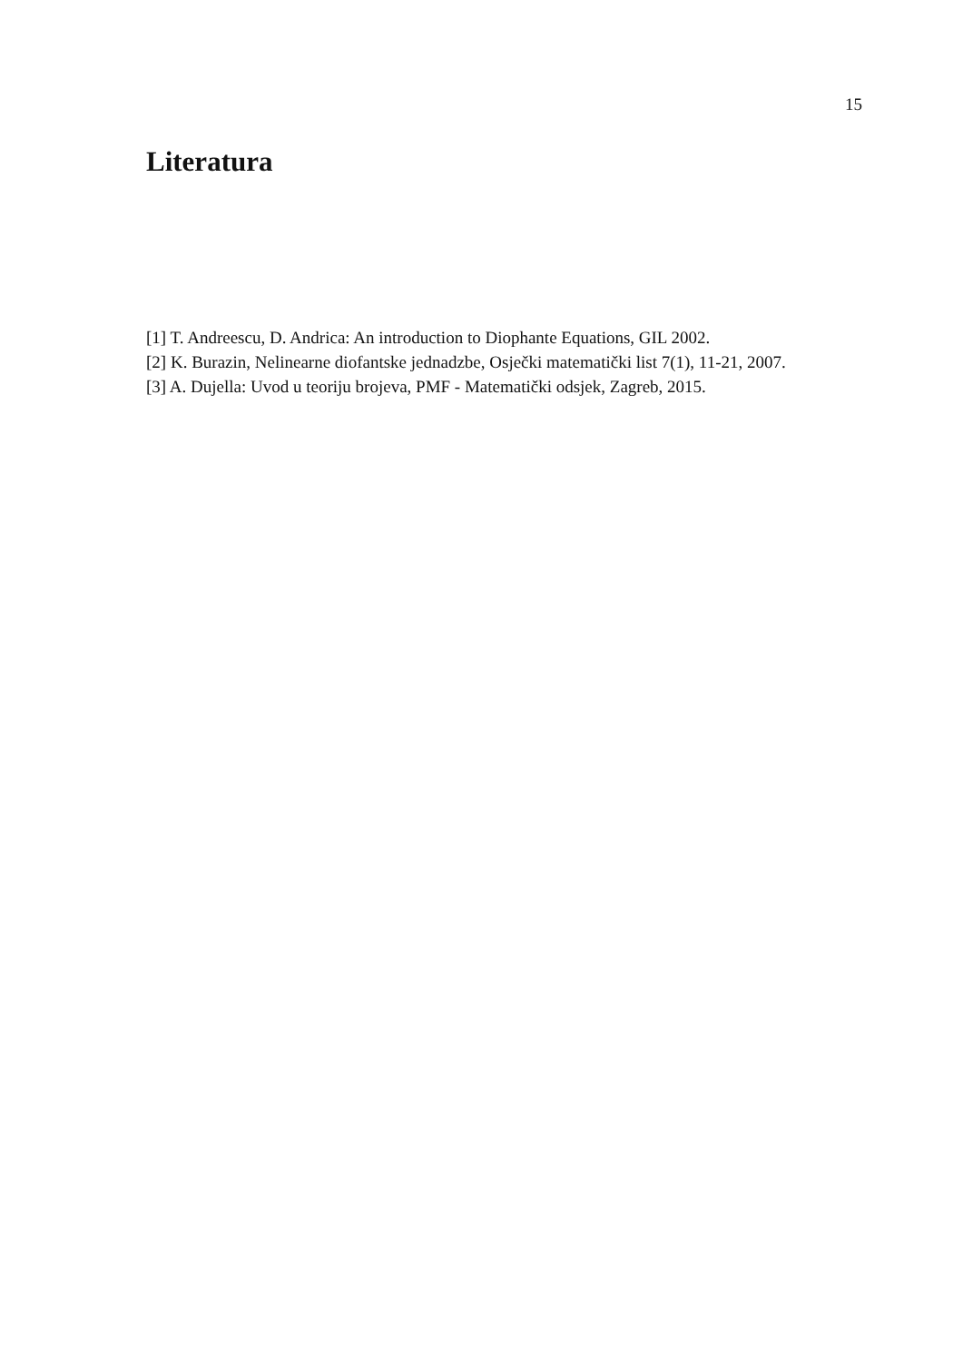15
Literatura
[1] T. Andreescu, D. Andrica: An introduction to Diophante Equations, GIL 2002.
[2] K. Burazin, Nelinearne diofantske jednadzbe, Osječki matematički list 7(1), 11-21, 2007.
[3] A. Dujella: Uvod u teoriju brojeva, PMF - Matematički odsjek, Zagreb, 2015.